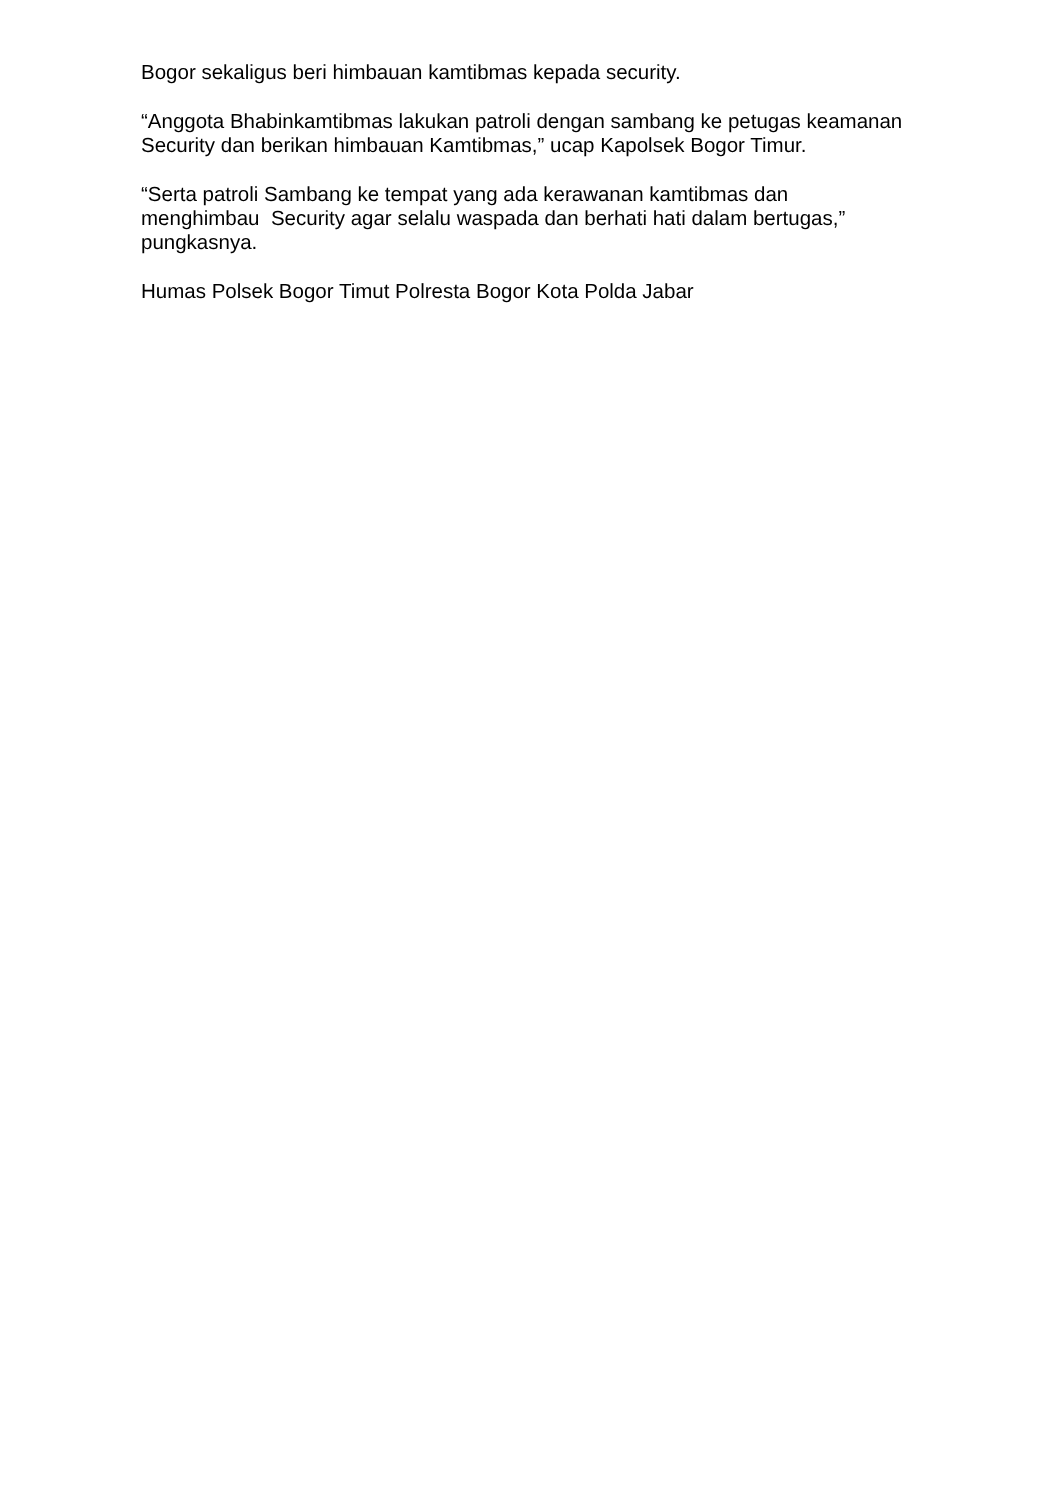Bogor sekaligus beri himbauan kamtibmas kepada security.
“Anggota Bhabinkamtibmas lakukan patroli dengan sambang ke petugas keamanan Security dan berikan himbauan Kamtibmas,” ucap Kapolsek Bogor Timur.
“Serta patroli Sambang ke tempat yang ada kerawanan kamtibmas dan menghimbau Security agar selalu waspada dan berhati hati dalam bertugas,” pungkasnya.
Humas Polsek Bogor Timut Polresta Bogor Kota Polda Jabar